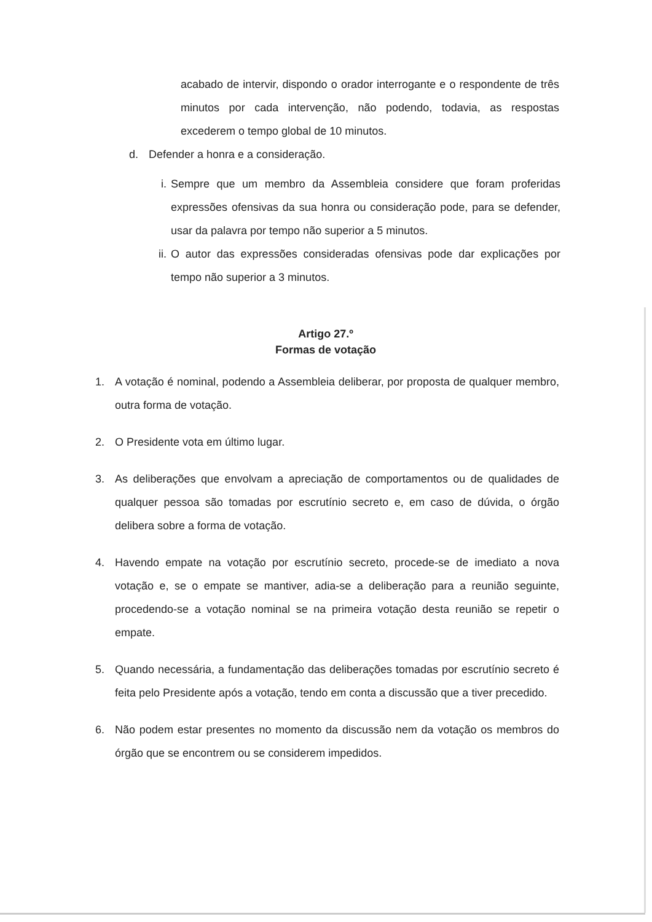acabado de intervir, dispondo o orador interrogante e o respondente de três minutos por cada intervenção, não podendo, todavia, as respostas excederem o tempo global de 10 minutos.
d. Defender a honra e a consideração.
i.
Sempre que um membro da Assembleia considere que foram proferidas expressões ofensivas da sua honra ou consideração pode, para se defender, usar da palavra por tempo não superior a 5 minutos.
ii.
O autor das expressões consideradas ofensivas pode dar explicações por tempo não superior a 3 minutos.
Artigo 27.º
Formas de votação
1. A votação é nominal, podendo a Assembleia deliberar, por proposta de qualquer membro, outra forma de votação.
2. O Presidente vota em último lugar.
3. As deliberações que envolvam a apreciação de comportamentos ou de qualidades de qualquer pessoa são tomadas por escrutínio secreto e, em caso de dúvida, o órgão delibera sobre a forma de votação.
4. Havendo empate na votação por escrutínio secreto, procede-se de imediato a nova votação e, se o empate se mantiver, adia-se a deliberação para a reunião seguinte, procedendo-se a votação nominal se na primeira votação desta reunião se repetir o empate.
5. Quando necessária, a fundamentação das deliberações tomadas por escrutínio secreto é feita pelo Presidente após a votação, tendo em conta a discussão que a tiver precedido.
6. Não podem estar presentes no momento da discussão nem da votação os membros do órgão que se encontrem ou se considerem impedidos.